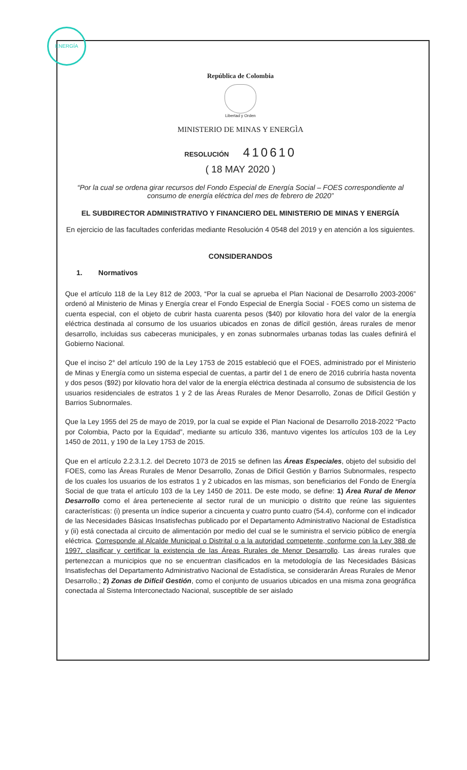ENERGÍA
República de Colombia
Libertad y Orden
MINISTERIO DE MINAS Y ENERGÌA
RESOLUCIÓN 410610
( 18 MAY 2020 )
“Por la cual se ordena girar recursos del Fondo Especial de Energía Social – FOES correspondiente al consumo de energía eléctrica del mes de febrero de 2020”
EL SUBDIRECTOR ADMINISTRATIVO Y FINANCIERO DEL MINISTERIO DE MINAS Y ENERGÍA
En ejercicio de las facultades conferidas mediante Resolución 4 0548 del 2019 y en atención a los siguientes.
CONSIDERANDOS
1. Normativos
Que el artículo 118 de la Ley 812 de 2003, “Por la cual se aprueba el Plan Nacional de Desarrollo 2003-2006” ordenó al Ministerio de Minas y Energía crear el Fondo Especial de Energía Social - FOES como un sistema de cuenta especial, con el objeto de cubrir hasta cuarenta pesos ($40) por kilovatio hora del valor de la energía eléctrica destinada al consumo de los usuarios ubicados en zonas de difícil gestión, áreas rurales de menor desarrollo, incluidas sus cabeceras municipales, y en zonas subnormales urbanas todas las cuales definirá el Gobierno Nacional.
Que el inciso 2° del artículo 190 de la Ley 1753 de 2015 estableció que el FOES, administrado por el Ministerio de Minas y Energía como un sistema especial de cuentas, a partir del 1 de enero de 2016 cubriría hasta noventa y dos pesos ($92) por kilovatio hora del valor de la energía eléctrica destinada al consumo de subsistencia de los usuarios residenciales de estratos 1 y 2 de las Áreas Rurales de Menor Desarrollo, Zonas de Difícil Gestión y Barrios Subnormales.
Que la Ley 1955 del 25 de mayo de 2019, por la cual se expide el Plan Nacional de Desarrollo 2018-2022 “Pacto por Colombia, Pacto por la Equidad”, mediante su artículo 336, mantuvo vigentes los artículos 103 de la Ley 1450 de 2011, y 190 de la Ley 1753 de 2015.
Que en el artículo 2.2.3.1.2. del Decreto 1073 de 2015 se definen las Áreas Especiales, objeto del subsidio del FOES, como las Áreas Rurales de Menor Desarrollo, Zonas de Difícil Gestión y Barrios Subnormales, respecto de los cuales los usuarios de los estratos 1 y 2 ubicados en las mismas, son beneficiarios del Fondo de Energía Social de que trata el artículo 103 de la Ley 1450 de 2011. De este modo, se define: 1) Área Rural de Menor Desarrollo como el área perteneciente al sector rural de un municipio o distrito que reúne las siguientes características: (i) presenta un índice superior a cincuenta y cuatro punto cuatro (54.4), conforme con el indicador de las Necesidades Básicas Insatisfechas publicado por el Departamento Administrativo Nacional de Estadística y (ii) está conectada al circuito de alimentación por medio del cual se le suministra el servicio público de energía eléctrica. Corresponde al Alcalde Municipal o Distrital o a la autoridad competente, conforme con la Ley 388 de 1997, clasificar y certificar la existencia de las Áreas Rurales de Menor Desarrollo. Las áreas rurales que pertenezcan a municipios que no se encuentran clasificados en la metodología de las Necesidades Básicas Insatisfechas del Departamento Administrativo Nacional de Estadística, se considerarán Áreas Rurales de Menor Desarrollo.; 2) Zonas de Difícil Gestión, como el conjunto de usuarios ubicados en una misma zona geográfica conectada al Sistema Interconectado Nacional, susceptible de ser aislado